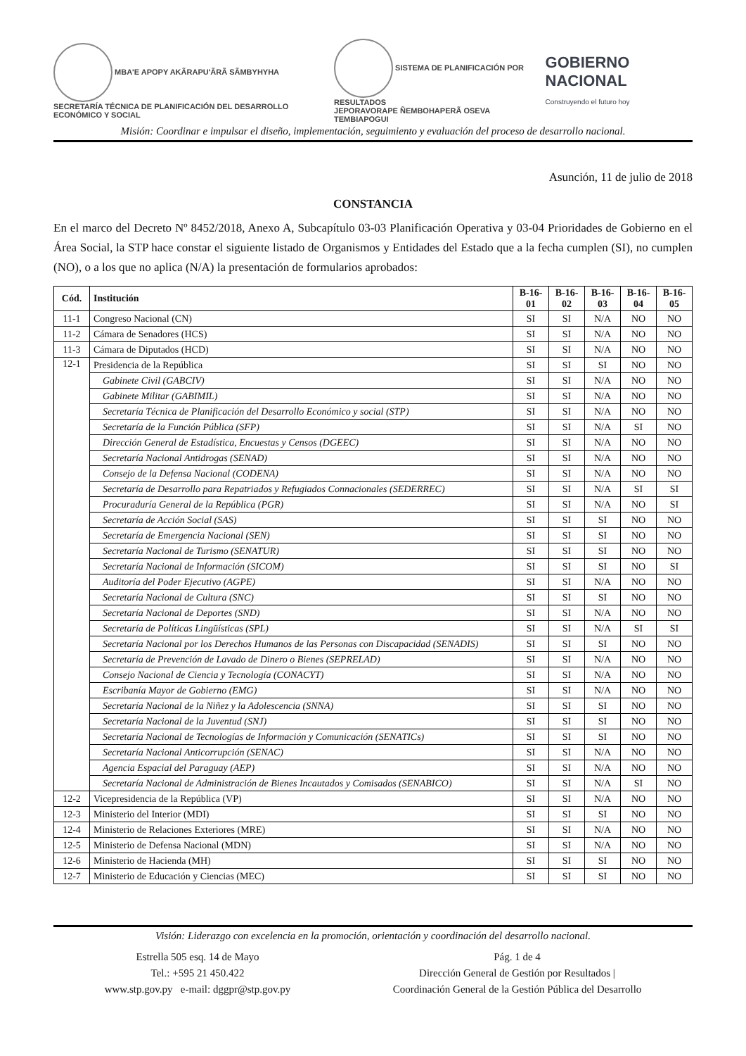MBA'E APOPY AKÃRAPU'ÃRÃ SÃMBYHYHA
SECRETARÍA TÉCNICA DE PLANIFICACIÓN DEL DESARROLLO ECONÓMICO Y SOCIAL
SISTEMA DE PLANIFICACIÓN POR RESULTADOS
JEPORAVORAPE ÑEMBOHAPERÃ OSEVA TEMBIAPOGUI
GOBIERNO NACIONAL
Construyendo el futuro hoy
Misión: Coordinar e impulsar el diseño, implementación, seguimiento y evaluación del proceso de desarrollo nacional.
Asunción, 11 de julio de 2018
CONSTANCIA
En el marco del Decreto Nº 8452/2018, Anexo A, Subcapítulo 03-03 Planificación Operativa y 03-04 Prioridades de Gobierno en el Área Social, la STP hace constar el siguiente listado de Organismos y Entidades del Estado que a la fecha cumplen (SI), no cumplen (NO), o a los que no aplica (N/A) la presentación de formularios aprobados:
| Cód. | Institución | B-16-01 | B-16-02 | B-16-03 | B-16-04 | B-16-05 |
| --- | --- | --- | --- | --- | --- | --- |
| 11-1 | Congreso Nacional (CN) | SI | SI | N/A | NO | NO |
| 11-2 | Cámara de Senadores (HCS) | SI | SI | N/A | NO | NO |
| 11-3 | Cámara de Diputados (HCD) | SI | SI | N/A | NO | NO |
| 12-1 | Presidencia de la República | SI | SI | SI | NO | NO |
| | Gabinete Civil (GABCIV) | SI | SI | N/A | NO | NO |
| | Gabinete Militar (GABIMIL) | SI | SI | N/A | NO | NO |
| | Secretaría Técnica de Planificación del Desarrollo Económico y social (STP) | SI | SI | N/A | NO | NO |
| | Secretaría de la Función Pública (SFP) | SI | SI | N/A | SI | NO |
| | Dirección General de Estadística, Encuestas y Censos (DGEEC) | SI | SI | N/A | NO | NO |
| | Secretaría Nacional Antidrogas (SENAD) | SI | SI | N/A | NO | NO |
| | Consejo de la Defensa Nacional (CODENA) | SI | SI | N/A | NO | NO |
| | Secretaría de Desarrollo para Repatriados y Refugiados Connacionales (SEDERREC) | SI | SI | N/A | SI | SI |
| | Procuraduría General de la República (PGR) | SI | SI | N/A | NO | SI |
| | Secretaría de Acción Social (SAS) | SI | SI | SI | NO | NO |
| | Secretaría de Emergencia Nacional (SEN) | SI | SI | SI | NO | NO |
| | Secretaría Nacional de Turismo (SENATUR) | SI | SI | SI | NO | NO |
| | Secretaría Nacional de Información (SICOM) | SI | SI | SI | NO | SI |
| | Auditoría del Poder Ejecutivo (AGPE) | SI | SI | N/A | NO | NO |
| | Secretaría Nacional de Cultura (SNC) | SI | SI | SI | NO | NO |
| | Secretaría Nacional de Deportes (SND) | SI | SI | N/A | NO | NO |
| | Secretaría de Políticas Lingüísticas (SPL) | SI | SI | N/A | SI | SI |
| | Secretaría Nacional por los Derechos Humanos de las Personas con Discapacidad (SENADIS) | SI | SI | SI | NO | NO |
| | Secretaría de Prevención de Lavado de Dinero o Bienes (SEPRELAD) | SI | SI | N/A | NO | NO |
| | Consejo Nacional de Ciencia y Tecnología (CONACYT) | SI | SI | N/A | NO | NO |
| | Escribanía Mayor de Gobierno (EMG) | SI | SI | N/A | NO | NO |
| | Secretaría Nacional de la Niñez y la Adolescencia (SNNA) | SI | SI | SI | NO | NO |
| | Secretaría Nacional de la Juventud (SNJ) | SI | SI | SI | NO | NO |
| | Secretaría Nacional de Tecnologías de Información y Comunicación (SENATICs) | SI | SI | SI | NO | NO |
| | Secretaría Nacional Anticorrupción (SENAC) | SI | SI | N/A | NO | NO |
| | Agencia Espacial del Paraguay (AEP) | SI | SI | N/A | NO | NO |
| | Secretaría Nacional de Administración de Bienes Incautados y Comisados (SENABICO) | SI | SI | N/A | SI | NO |
| 12-2 | Vicepresidencia de la República (VP) | SI | SI | N/A | NO | NO |
| 12-3 | Ministerio del Interior (MDI) | SI | SI | SI | NO | NO |
| 12-4 | Ministerio de Relaciones Exteriores (MRE) | SI | SI | N/A | NO | NO |
| 12-5 | Ministerio de Defensa Nacional (MDN) | SI | SI | N/A | NO | NO |
| 12-6 | Ministerio de Hacienda (MH) | SI | SI | SI | NO | NO |
| 12-7 | Ministerio de Educación y Ciencias (MEC) | SI | SI | SI | NO | NO |
Visión: Liderazgo con excelencia en la promoción, orientación y coordinación del desarrollo nacional.
Estrella 505 esq. 14 de Mayo
Tel.: +595 21 450.422
www.stp.gov.py e-mail: dggpr@stp.gov.py
Pág. 1 de 4
Dirección General de Gestión por Resultados |
Coordinación General de la Gestión Pública del Desarrollo